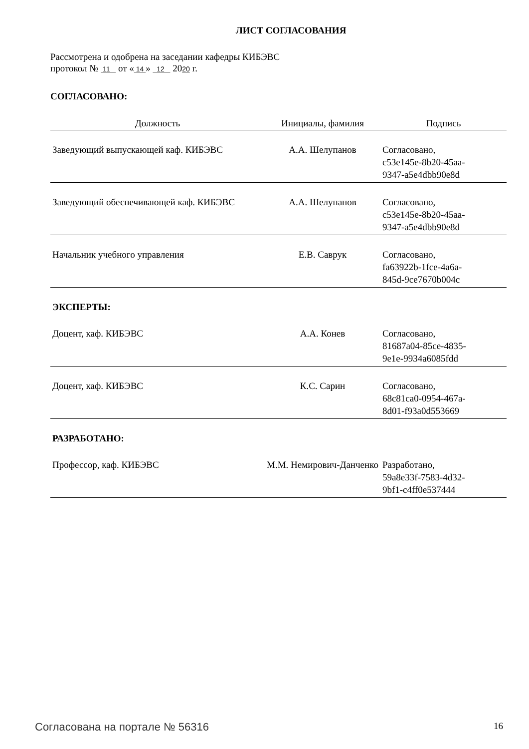ЛИСТ СОГЛАСОВАНИЯ
Рассмотрена и одобрена на заседании кафедры КИБЭВС
протокол № 11 от « 14 » 12 2020 г.
СОГЛАСОВАНО:
| Должность | Инициалы, фамилия | Подпись |
| --- | --- | --- |
| Заведующий выпускающей каф. КИБЭВС | А.А. Шелупанов | Согласовано, c53e145e-8b20-45aa- 9347-a5e4dbb90e8d |
| Заведующий обеспечивающей каф. КИБЭВС | А.А. Шелупанов | Согласовано, c53e145e-8b20-45aa- 9347-a5e4dbb90e8d |
| Начальник учебного управления | Е.В. Саврук | Согласовано, fa63922b-1fce-4a6a- 845d-9ce7670b004c |
| ЭКСПЕРТЫ: | | |
| Доцент, каф. КИБЭВС | А.А. Конев | Согласовано, 81687a04-85ce-4835- 9e1e-9934a6085fdd |
| Доцент, каф. КИБЭВС | К.С. Сарин | Согласовано, 68c81ca0-0954-467a- 8d01-f93a0d553669 |
| РАЗРАБОТАНО: | | |
| Профессор, каф. КИБЭВС | М.М. Немирович-Данченко | Разработано, 59a8e33f-7583-4d32- 9bf1-c4ff0e537444 |
Согласована на портале № 56316 16